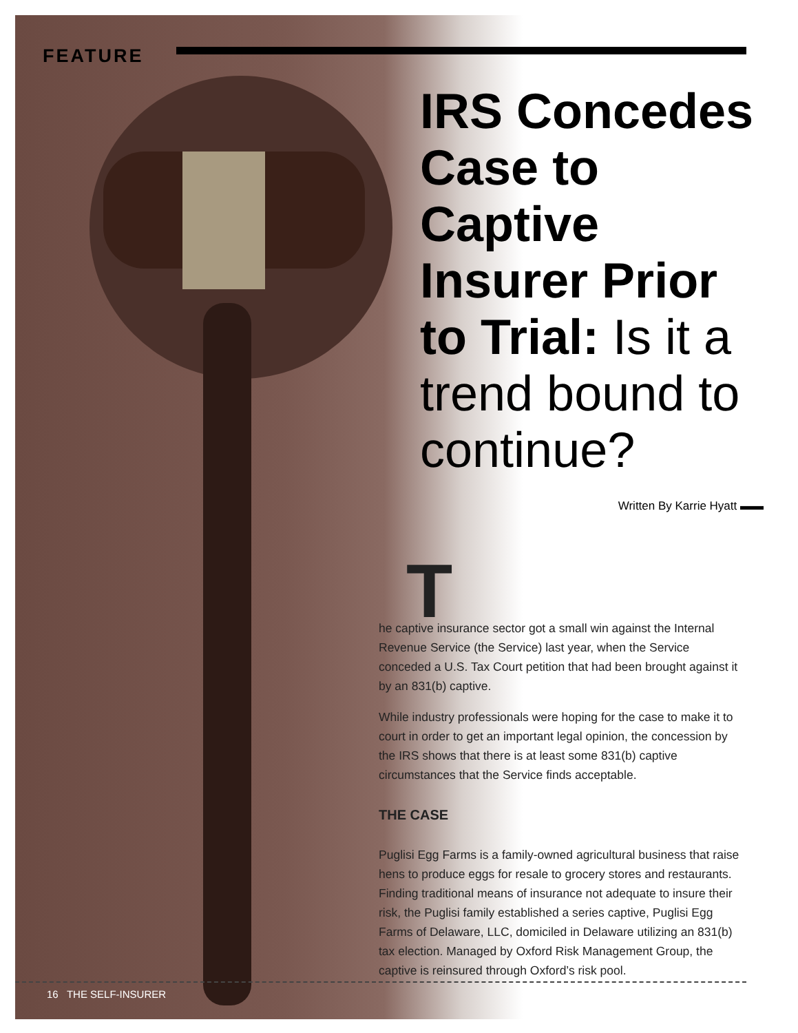FEATURE
IRS Concedes Case to Captive Insurer Prior to Trial: Is it a trend bound to continue?
Written By Karrie Hyatt ▬▬
The captive insurance sector got a small win against the Internal Revenue Service (the Service) last year, when the Service conceded a U.S. Tax Court petition that had been brought against it by an 831(b) captive.
While industry professionals were hoping for the case to make it to court in order to get an important legal opinion, the concession by the IRS shows that there is at least some 831(b) captive circumstances that the Service finds acceptable.
THE CASE
Puglisi Egg Farms is a family-owned agricultural business that raise hens to produce eggs for resale to grocery stores and restaurants. Finding traditional means of insurance not adequate to insure their risk, the Puglisi family established a series captive, Puglisi Egg Farms of Delaware, LLC, domiciled in Delaware utilizing an 831(b) tax election. Managed by Oxford Risk Management Group, the captive is reinsured through Oxford’s risk pool.
16 THE SELF-INSURER